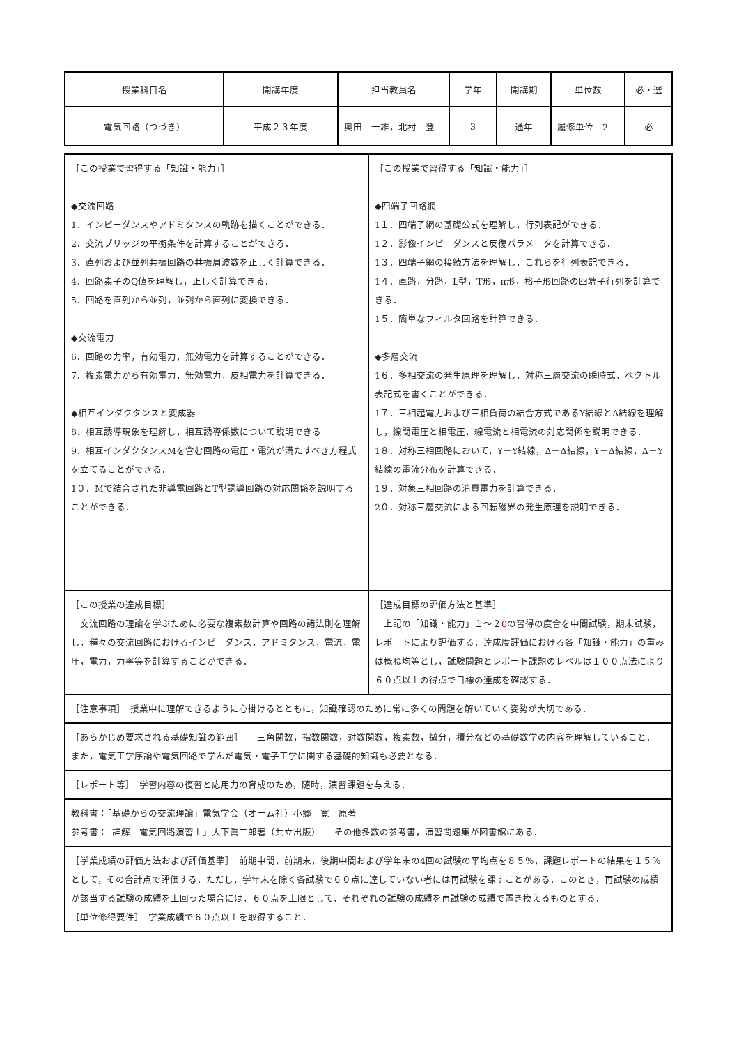| 授業科目名 | 開講年度 | 担当教員名 | 学年 | 開講期 | 単位数 | 必・選 |
| --- | --- | --- | --- | --- | --- | --- |
| 電気回路（つづき） | 平成２３年度 | 奥田 一雄，北村 登 | 3 | 通年 | 履修単位 2 | 必 |
| ［この授業で習得する「知識・能力」］ ◆交流回路 1．インピーダンスやアドミタンスの軌跡を描くことができる． 2．交流ブリッジの平衡条件を計算することができる． 3．直列および並列共振回路の共振周波数を正しく計算できる． 4．回路素子のQ値を理解し，正しく計算できる． 5．回路を直列から並列，並列から直列に変換できる． ◆交流電力 6．回路の力率，有効電力，無効電力を計算することができる． 7．複素電力から有効電力，無効電力，皮相電力を計算できる． ◆相互インダクタンスと変成器 8．相互誘導現象を理解し，相互誘導係数について説明できる 9．相互インダクタンスMを含む回路の電圧・電流が満たすべき方程式を立てることができる． 1０．Mで結合された非導電回路とT型誘導回路の対応関係を説明することができる． | ［この授業で習得する「知識・能力」］ ◆四端子回路網 1１．四端子網の基礎公式を理解し，行列表記ができる． 1２．影像インピーダンスと反復パラメータを計算できる． 1３．四端子網の接続方法を理解し，これらを行列表記できる． 1４．直路，分路，L型，T形，π形，格子形回路の四端子行列を計算できる． 1５．簡単なフィルタ回路を計算できる． ◆多層交流 1６．多相交流の発生原理を理解し，対称三層交流の瞬時式，ベクトル表記式を書くことができる． 1７．三相起電力および三相負荷の結合方式であるY結線とΔ結線を理解し，線間電圧と相電圧，線電流と相電流の対応関係を説明できる． 1８．対称三相回路において，Y－Y結線，Δ－Δ結線，Y－Δ結線，Δ－Y結線の電流分布を計算できる． 1９．対象三相回路の消費電力を計算できる． 2０．対称三層交流による回転磁界の発生原理を説明できる． |
| ［この授業の達成目標］ 交流回路の理論を学ぶために必要な複素数計算や回路の諸法則を理解し，種々の交流回路におけるインピーダンス，アドミタンス，電流，電圧，電力，力率等を計算することができる． | ［達成目標の評価方法と基準］ 上記の「知識・能力」１～２ 0 の習得の度合を中間試験，期末試験，レポートにより評価する．達成度評価における各「知識・能力」の重みは概ね均等とし，試験問題とレポート課題のレベルは１００点法により６０点以上の得点で目標の達成を確認する． |
| ［注意事項］ 授業中に理解できるように心掛けるとともに，知識確認のために常に多くの問題を解いていく姿勢が大切である． | |
| ［あらかじめ要求される基礎知識の範囲］ 三角関数，指数関数，対数関数，複素数，微分，積分などの基礎数学の内容を理解していること． また，電気工学序論や電気回路で学んだ電気・電子工学に関する基礎的知識も必要となる． | |
| ［レポート等］ 学習内容の復習と応用力の育成のため，随時，演習課題を与える． | |
| 教科書：「基礎からの交流理論」電気学会（オーム社）小郷 寛 原著 参考書：「詳解 電気回路演習上」大下眞二郎著（共立出版） その他多数の参考書，演習問題集が図書館にある． | |
| ［学業成績の評価方法および評価基準］ 前期中間，前期末，後期中間および学年末の4回の試験の平均点を８５％，課題レポートの結果を１５％として，その合計点で評価する．ただし，学年末を除く各試験で６０点に達していない者には再試験を課すことがある．このとき，再試験の成績が該当する試験の成績を上回った場合には，６０点を上限として，それぞれの試験の成績を再試験の成績で置き換えるものとする． ［単位修得要件］ 学業成績で６０点以上を取得すること． | |